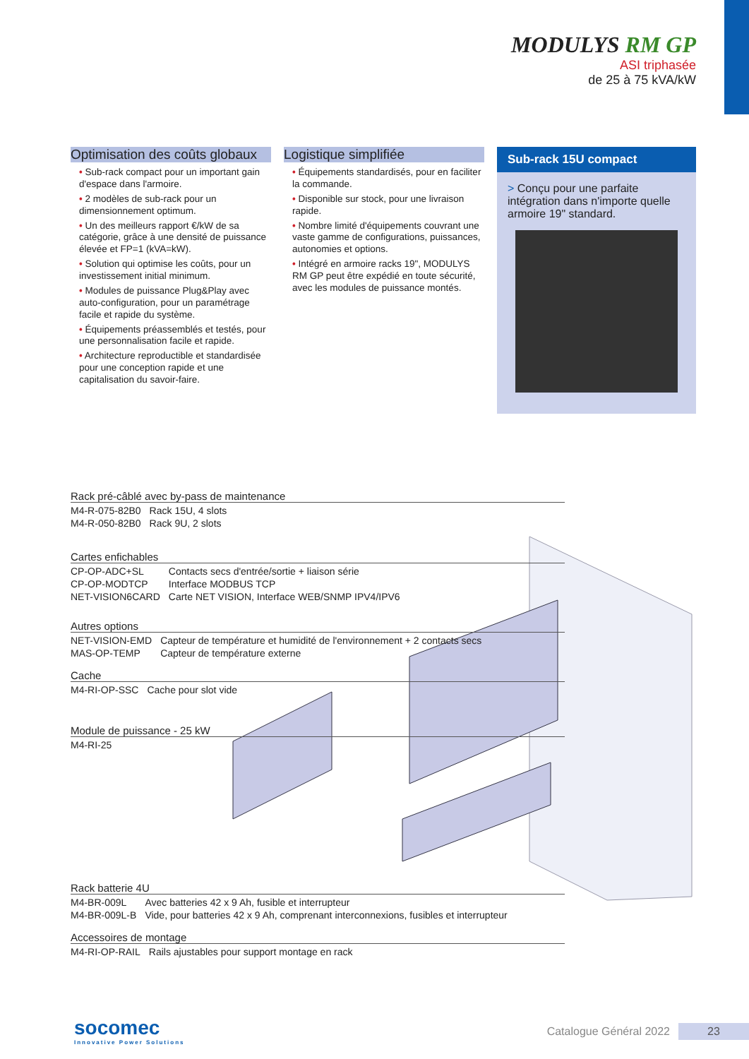MODULYS RM GP
ASI triphasée
de 25 à 75 kVA/kW
Optimisation des coûts globaux
• Sub-rack compact pour un important gain d'espace dans l'armoire.
• 2 modèles de sub-rack pour un dimensionnement optimum.
• Un des meilleurs rapport €/kW de sa catégorie, grâce à une densité de puissance élevée et FP=1 (kVA=kW).
• Solution qui optimise les coûts, pour un investissement initial minimum.
• Modules de puissance Plug&Play avec auto-configuration, pour un paramétrage facile et rapide du système.
• Équipements préassemblés et testés, pour une personnalisation facile et rapide.
• Architecture reproductible et standardisée pour une conception rapide et une capitalisation du savoir-faire.
Logistique simplifiée
• Équipements standardisés, pour en faciliter la commande.
• Disponible sur stock, pour une livraison rapide.
• Nombre limité d'équipements couvrant une vaste gamme de configurations, puissances, autonomies et options.
• Intégré en armoire racks 19", MODULYS RM GP peut être expédié en toute sécurité, avec les modules de puissance montés.
Sub-rack 15U compact
> Conçu pour une parfaite intégration dans n'importe quelle armoire 19" standard.
Rack pré-câblé avec by-pass de maintenance
| M4-R-075-82B0 | Rack 15U, 4 slots |
| M4-R-050-82B0 | Rack 9U, 2 slots |
Cartes enfichables
| CP-OP-ADC+SL | Contacts secs d'entrée/sortie + liaison série |
| CP-OP-MODTCP | Interface MODBUS TCP |
| NET-VISION6CARD | Carte NET VISION, Interface WEB/SNMP IPV4/IPV6 |
Autres options
| NET-VISION-EMD | Capteur de température et humidité de l'environnement + 2 contacts secs |
| MAS-OP-TEMP | Capteur de température externe |
Cache
| M4-RI-OP-SSC | Cache pour slot vide |
Module de puissance - 25 kW
| M4-RI-25 |
Rack batterie 4U
| M4-BR-009L | Avec batteries 42 x 9 Ah, fusible et interrupteur |
| M4-BR-009L-B | Vide, pour batteries 42 x 9 Ah, comprenant interconnexions, fusibles et interrupteur |
Accessoires de montage
| M4-RI-OP-RAIL | Rails ajustables pour support montage en rack |
socomec
Innovative Power Solutions
Catalogue Général 2022
23